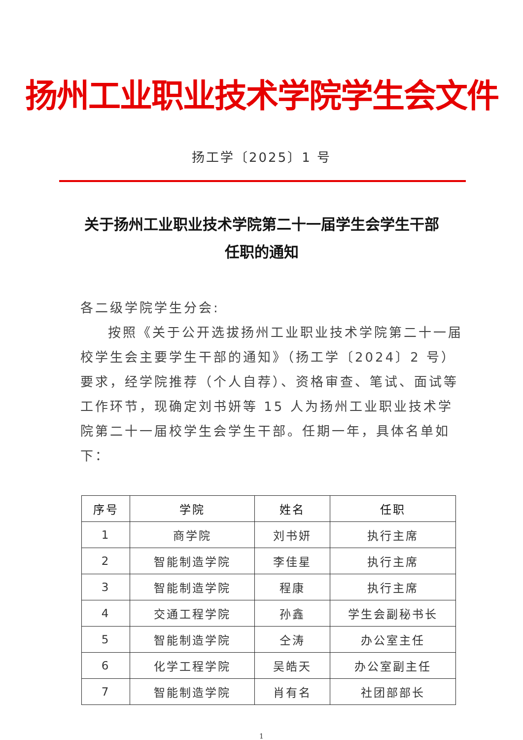扬州工业职业技术学院学生会文件
扬工学〔2025〕1 号
关于扬州工业职业技术学院第二十一届学生会学生干部任职的通知
各二级学院学生分会:
按照《关于公开选拔扬州工业职业技术学院第二十一届校学生会主要学生干部的通知》（扬工学〔2024〕2 号）要求，经学院推荐（个人自荐）、资格审查、笔试、面试等工作环节，现确定刘书妍等 15 人为扬州工业职业技术学院第二十一届校学生会学生干部。任期一年，具体名单如下：
| 序号 | 学院 | 姓名 | 任职 |
| --- | --- | --- | --- |
| 1 | 商学院 | 刘书妍 | 执行主席 |
| 2 | 智能制造学院 | 李佳星 | 执行主席 |
| 3 | 智能制造学院 | 程康 | 执行主席 |
| 4 | 交通工程学院 | 孙鑫 | 学生会副秘书长 |
| 5 | 智能制造学院 | 仝涛 | 办公室主任 |
| 6 | 化学工程学院 | 吴皓天 | 办公室副主任 |
| 7 | 智能制造学院 | 肖有名 | 社团部部长 |
1